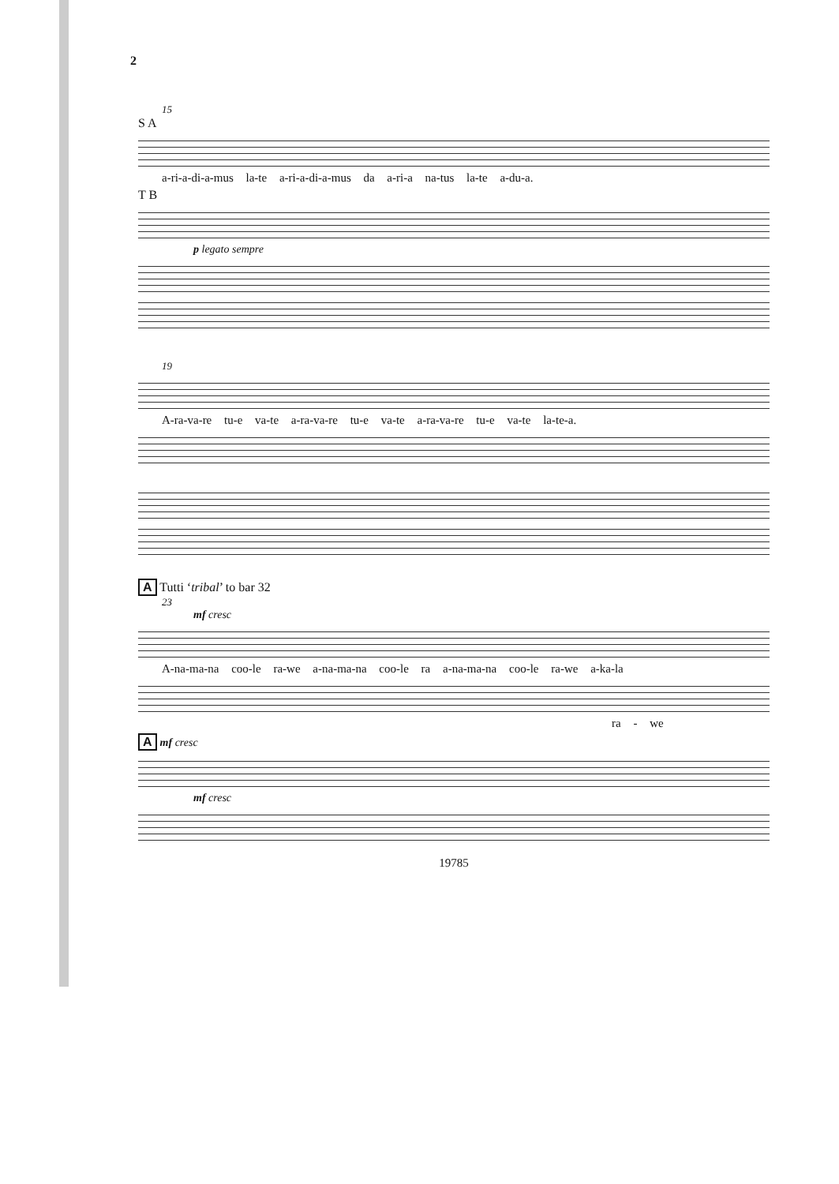2
15
S A
a-ri-a-di-a-mus la-te a-ri-a-di-a-mus da a-ri-a na-tus la-te a-du-a.
T B
p legato sempre
19
A-ra-va-re tu-e va-te a-ra-va-re tu-e va-te a-ra-va-re tu-e va-te la-te-a.
A Tutti ‘tribal’ to bar 32
23
mf cresc
A-na-ma-na coo-le ra-we a-na-ma-na coo-le ra a-na-ma-na coo-le ra-we a-ka-la
ra - we
A mf cresc
mf cresc
19785